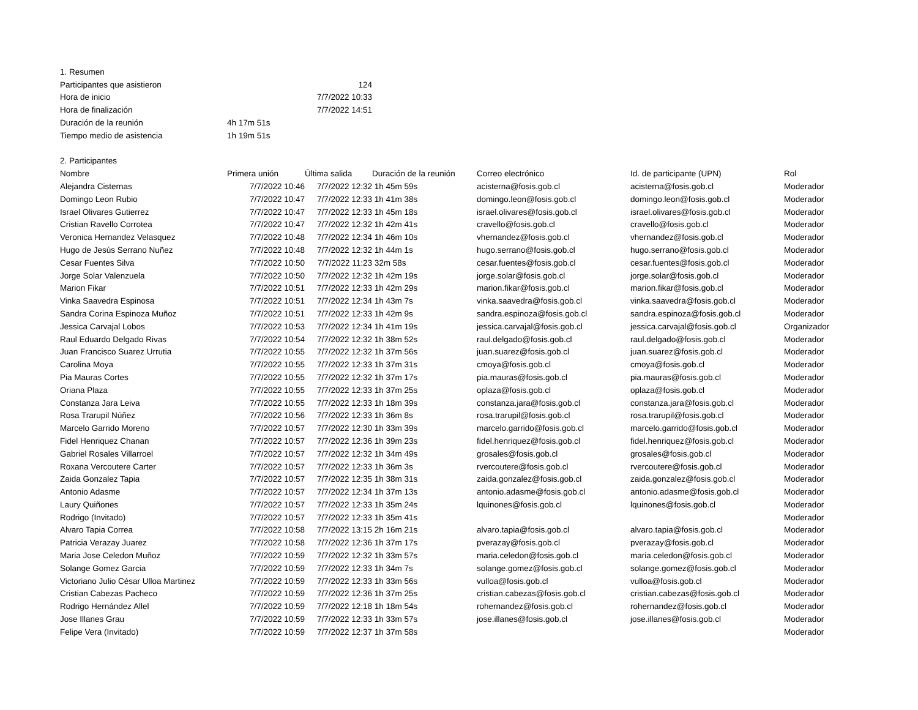| 1. Resumen | | | | | | |
| Participantes que asistieron | 124 | | | | | |
| Hora de inicio | 7/7/2022 10:33 | | | | | |
| Hora de finalización | 7/7/2022 14:51 | | | | | |
| Duración de la reunión | 4h 17m 51s | | | | | |
| Tiempo medio de asistencia | 1h 19m 51s | | | | | |
| 2. Participantes | | | | | | |
| Nombre | Primera unión | Última salida | Duración de la reunión | Correo electrónico | Id. de participante (UPN) | Rol |
| Alejandra Cisternas | 7/7/2022 10:46 | 7/7/2022 12:32 | 1h 45m 59s | acisterna@fosis.gob.cl | acisterna@fosis.gob.cl | Moderador |
| Domingo Leon Rubio | 7/7/2022 10:47 | 7/7/2022 12:33 | 1h 41m 38s | domingo.leon@fosis.gob.cl | domingo.leon@fosis.gob.cl | Moderador |
| Israel Olivares Gutierrez | 7/7/2022 10:47 | 7/7/2022 12:33 | 1h 45m 18s | israel.olivares@fosis.gob.cl | israel.olivares@fosis.gob.cl | Moderador |
| Cristian Ravello Corrotea | 7/7/2022 10:47 | 7/7/2022 12:32 | 1h 42m 41s | cravello@fosis.gob.cl | cravello@fosis.gob.cl | Moderador |
| Veronica Hernandez Velasquez | 7/7/2022 10:48 | 7/7/2022 12:34 | 1h 46m 10s | vhernandez@fosis.gob.cl | vhernandez@fosis.gob.cl | Moderador |
| Hugo de Jesús Serrano Nuñez | 7/7/2022 10:48 | 7/7/2022 12:32 | 1h 44m 1s | hugo.serrano@fosis.gob.cl | hugo.serrano@fosis.gob.cl | Moderador |
| Cesar Fuentes Silva | 7/7/2022 10:50 | 7/7/2022 11:23 | 32m 58s | cesar.fuentes@fosis.gob.cl | cesar.fuentes@fosis.gob.cl | Moderador |
| Jorge Solar Valenzuela | 7/7/2022 10:50 | 7/7/2022 12:32 | 1h 42m 19s | jorge.solar@fosis.gob.cl | jorge.solar@fosis.gob.cl | Moderador |
| Marion Fikar | 7/7/2022 10:51 | 7/7/2022 12:33 | 1h 42m 29s | marion.fikar@fosis.gob.cl | marion.fikar@fosis.gob.cl | Moderador |
| Vinka Saavedra Espinosa | 7/7/2022 10:51 | 7/7/2022 12:34 | 1h 43m 7s | vinka.saavedra@fosis.gob.cl | vinka.saavedra@fosis.gob.cl | Moderador |
| Sandra Corina Espinoza Muñoz | 7/7/2022 10:51 | 7/7/2022 12:33 | 1h 42m 9s | sandra.espinoza@fosis.gob.cl | sandra.espinoza@fosis.gob.cl | Moderador |
| Jessica Carvajal Lobos | 7/7/2022 10:53 | 7/7/2022 12:34 | 1h 41m 19s | jessica.carvajal@fosis.gob.cl | jessica.carvajal@fosis.gob.cl | Organizador |
| Raul Eduardo Delgado Rivas | 7/7/2022 10:54 | 7/7/2022 12:32 | 1h 38m 52s | raul.delgado@fosis.gob.cl | raul.delgado@fosis.gob.cl | Moderador |
| Juan Francisco Suarez Urrutia | 7/7/2022 10:55 | 7/7/2022 12:32 | 1h 37m 56s | juan.suarez@fosis.gob.cl | juan.suarez@fosis.gob.cl | Moderador |
| Carolina Moya | 7/7/2022 10:55 | 7/7/2022 12:33 | 1h 37m 31s | cmoya@fosis.gob.cl | cmoya@fosis.gob.cl | Moderador |
| Pia Mauras Cortes | 7/7/2022 10:55 | 7/7/2022 12:32 | 1h 37m 17s | pia.mauras@fosis.gob.cl | pia.mauras@fosis.gob.cl | Moderador |
| Oriana Plaza | 7/7/2022 10:55 | 7/7/2022 12:33 | 1h 37m 25s | oplaza@fosis.gob.cl | oplaza@fosis.gob.cl | Moderador |
| Constanza Jara Leiva | 7/7/2022 10:55 | 7/7/2022 12:33 | 1h 18m 39s | constanza.jara@fosis.gob.cl | constanza.jara@fosis.gob.cl | Moderador |
| Rosa Trarupil Núñez | 7/7/2022 10:56 | 7/7/2022 12:33 | 1h 36m 8s | rosa.trarupil@fosis.gob.cl | rosa.trarupil@fosis.gob.cl | Moderador |
| Marcelo Garrido Moreno | 7/7/2022 10:57 | 7/7/2022 12:30 | 1h 33m 39s | marcelo.garrido@fosis.gob.cl | marcelo.garrido@fosis.gob.cl | Moderador |
| Fidel Henriquez Chanan | 7/7/2022 10:57 | 7/7/2022 12:36 | 1h 39m 23s | fidel.henriquez@fosis.gob.cl | fidel.henriquez@fosis.gob.cl | Moderador |
| Gabriel Rosales Villarroel | 7/7/2022 10:57 | 7/7/2022 12:32 | 1h 34m 49s | grosales@fosis.gob.cl | grosales@fosis.gob.cl | Moderador |
| Roxana Vercoutere Carter | 7/7/2022 10:57 | 7/7/2022 12:33 | 1h 36m 3s | rvercoutere@fosis.gob.cl | rvercoutere@fosis.gob.cl | Moderador |
| Zaida Gonzalez Tapia | 7/7/2022 10:57 | 7/7/2022 12:35 | 1h 38m 31s | zaida.gonzalez@fosis.gob.cl | zaida.gonzalez@fosis.gob.cl | Moderador |
| Antonio Adasme | 7/7/2022 10:57 | 7/7/2022 12:34 | 1h 37m 13s | antonio.adasme@fosis.gob.cl | antonio.adasme@fosis.gob.cl | Moderador |
| Laury Quiñones | 7/7/2022 10:57 | 7/7/2022 12:33 | 1h 35m 24s | lquinones@fosis.gob.cl | lquinones@fosis.gob.cl | Moderador |
| Rodrigo (Invitado) | 7/7/2022 10:57 | 7/7/2022 12:33 | 1h 35m 41s | | | Moderador |
| Alvaro Tapia Correa | 7/7/2022 10:58 | 7/7/2022 13:15 | 2h 16m 21s | alvaro.tapia@fosis.gob.cl | alvaro.tapia@fosis.gob.cl | Moderador |
| Patricia Verazay Juarez | 7/7/2022 10:58 | 7/7/2022 12:36 | 1h 37m 17s | pverazay@fosis.gob.cl | pverazay@fosis.gob.cl | Moderador |
| Maria Jose Celedon Muñoz | 7/7/2022 10:59 | 7/7/2022 12:32 | 1h 33m 57s | maria.celedon@fosis.gob.cl | maria.celedon@fosis.gob.cl | Moderador |
| Solange Gomez Garcia | 7/7/2022 10:59 | 7/7/2022 12:33 | 1h 34m 7s | solange.gomez@fosis.gob.cl | solange.gomez@fosis.gob.cl | Moderador |
| Victoriano Julio César Ulloa Martinez | 7/7/2022 10:59 | 7/7/2022 12:33 | 1h 33m 56s | vulloa@fosis.gob.cl | vulloa@fosis.gob.cl | Moderador |
| Cristian Cabezas Pacheco | 7/7/2022 10:59 | 7/7/2022 12:36 | 1h 37m 25s | cristian.cabezas@fosis.gob.cl | cristian.cabezas@fosis.gob.cl | Moderador |
| Rodrigo Hernández Allel | 7/7/2022 10:59 | 7/7/2022 12:18 | 1h 18m 54s | rohernandez@fosis.gob.cl | rohernandez@fosis.gob.cl | Moderador |
| Jose Illanes Grau | 7/7/2022 10:59 | 7/7/2022 12:33 | 1h 33m 57s | jose.illanes@fosis.gob.cl | jose.illanes@fosis.gob.cl | Moderador |
| Felipe Vera (Invitado) | 7/7/2022 10:59 | 7/7/2022 12:37 | 1h 37m 58s | | | Moderador |